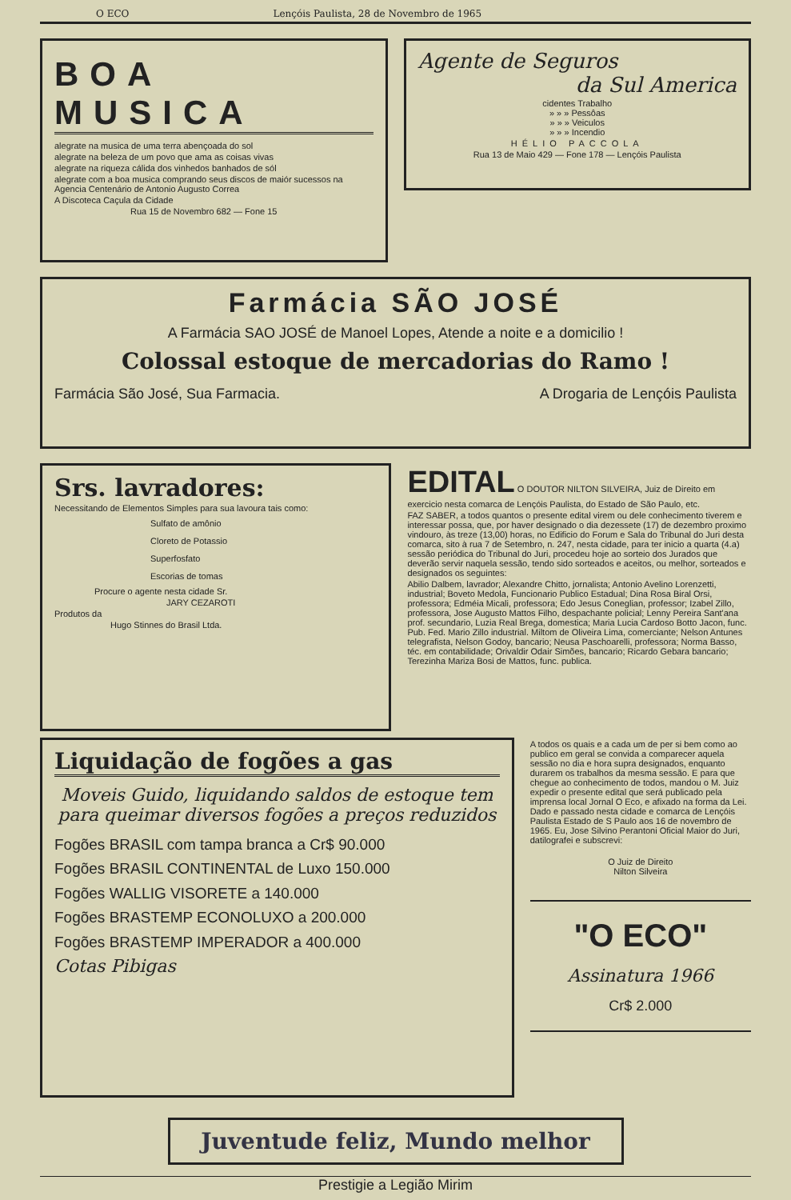O ECO Lençóis Paulista, 28 de Novembro de 1965
BOA MUSICA
alegrate na musica de uma terra abençoada do sol
alegrate na beleza de um povo que ama as coisas vivas
alegrate na riqueza cálida dos vinhedos banhados de sól
alegrate com a boa musica comprando seus discos de maiór sucessos na Agencia Centenário de Antonio Augusto Correa
A Discoteca Caçula da Cidade
Rua 15 de Novembro 682 — Fone 15
Agente de Seguros
da Sul America
cidentes Trabalho
» » » Pessôas
» » » Veiculos
» » » Incendio
HÉLIO PACCOLA
Rua 13 de Maio 429 — Fone 178 — Lençóis Paulista
Farmácia SÃO JOSÉ
A Farmácia SAO JOSÉ de Manoel Lopes, Atende a noite e a domicilio !
Colossal estoque de mercadorias do Ramo !
Farmácia São José, Sua Farmacia. A Drogaria de Lençóis Paulista
Srs. lavradores:
Necessitando de Elementos Simples para sua lavoura tais como:
Sulfato de amônio
Cloreto de Potassio
Superfosfato
Escorias de tomas
Procure o agente nesta cidade Sr.
JARY CEZAROTI
Produtos da
Hugo Stinnes do Brasil Ltda.
EDITAL O DOUTOR NILTON SILVEIRA, Juiz de Direito em exercicio nesta comarca de Lençóis Paulista, do Estado de São Paulo, etc.
FAZ SABER, a todos quantos o presente edital virem ou dele conhecimento tiverem e interessar possa, que, por haver designado o dia dezessete (17) de dezembro proximo vindouro, às treze (13,00) horas, no Edificio do Forum e Sala do Tribunal do Juri desta comarca, sito à rua 7 de Setembro, n. 247, nesta cidade, para ter inicio a quarta (4.a) sessão periódica do Tribunal do Juri, procedeu hoje ao sorteio dos Jurados que deverão servir naquela sessão, tendo sido sorteados e aceitos, ou melhor, sorteados e designados os seguintes:
Abilio Dalbem, lavrador; Alexandre Chitto, jornalista; Antonio Avelino Lorenzetti, industrial; Boveto Medola, Funcionario Publico Estadual; Dina Rosa Biral Orsi, professora; Edméia Micali, professora; Edo Jesus Coneglian, professor; Izabel Zillo, professora, Jose Augusto Mattos Filho, despachante policial; Lenny Pereira Sant'ana prof. secundario, Luzia Real Brega, domestica; Maria Lucia Cardoso Botto Jacon, func. Pub. Fed. Mario Zillo industrial. Miltom de Oliveira Lima, comerciante; Nelson Antunes telegrafista, Nelson Godoy, bancario; Neusa Paschoarelli, professora; Norma Basso, téc. em contabilidade; Orivaldir Odair Simões, bancario; Ricardo Gebara bancario; Terezinha Mariza Bosi de Mattos, func. publica.
Liquidação de fogões a gas
Moveis Guido, liquidando saldos de estoque tem para queimar diversos fogões a preços reduzidos
Fogões BRASIL com tampa branca a Cr$ 90.000
Fogões BRASIL CONTINENTAL de Luxo 150.000
Fogões WALLIG VISORETE a 140.000
Fogões BRASTEMP ECONOLUXO a 200.000
Fogões BRASTEMP IMPERADOR a 400.000
Cotas Pibigas
A todos os quais e a cada um de per si bem como ao publico em geral se convida a comparecer aquela sessão no dia e hora supra designados, enquanto durarem os trabalhos da mesma sessão. E para que chegue ao conhecimento de todos, mandou o M. Juiz expedir o presente edital que será publicado pela imprensa local Jornal O Eco, e afixado na forma da Lei. Dado e passado nesta cidade e comarca de Lençóis Paulista Estado de S Paulo aos 16 de novembro de 1965. Eu, Jose Silvino Perantoni Oficial Maior do Juri, datilografei e subscrevi:
O Juiz de Direito
Nilton Silveira
"O ECO"
Assinatura 1966
Cr$ 2.000
Juventude feliz, Mundo melhor
Prestigie a Legião Mirim